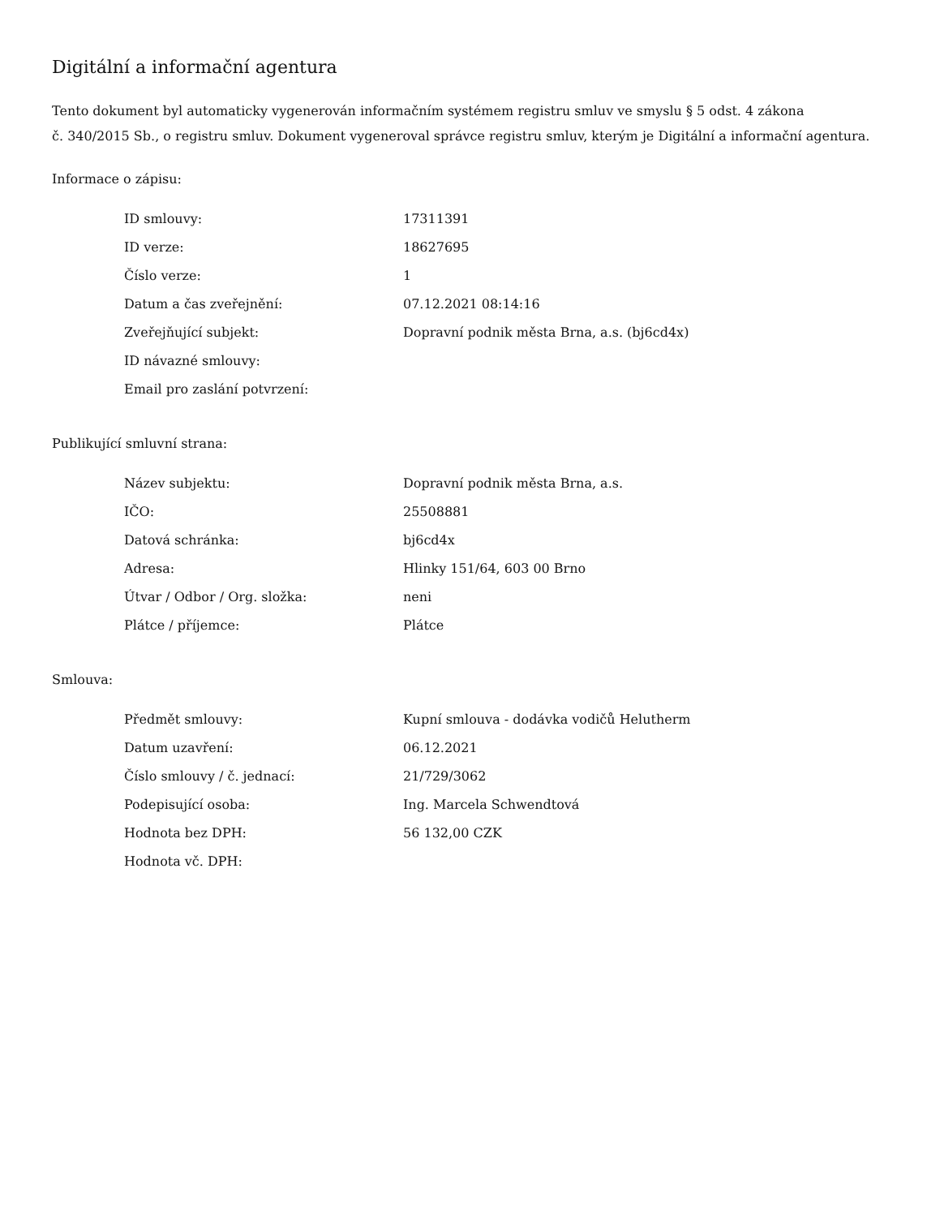Digitální a informační agentura
Tento dokument byl automaticky vygenerován informačním systémem registru smluv ve smyslu § 5 odst. 4 zákona
č. 340/2015 Sb., o registru smluv. Dokument vygeneroval správce registru smluv, kterým je Digitální a informační agentura.
Informace o zápisu:
| ID smlouvy: | 17311391 |
| ID verze: | 18627695 |
| Číslo verze: | 1 |
| Datum a čas zveřejnění: | 07.12.2021 08:14:16 |
| Zveřejňující subjekt: | Dopravní podnik města Brna, a.s. (bj6cd4x) |
| ID návazné smlouvy: | |
| Email pro zaslání potvrzení: | |
Publikující smluvní strana:
| Název subjektu: | Dopravní podnik města Brna, a.s. |
| IČO: | 25508881 |
| Datová schránka: | bj6cd4x |
| Adresa: | Hlinky 151/64, 603 00 Brno |
| Útvar / Odbor / Org. složka: | neni |
| Plátce / příjemce: | Plátce |
Smlouva:
| Předmět smlouvy: | Kupní smlouva - dodávka vodičů Helutherm |
| Datum uzavření: | 06.12.2021 |
| Číslo smlouvy / č. jednací: | 21/729/3062 |
| Podepisující osoba: | Ing. Marcela Schwendtová |
| Hodnota bez DPH: | 56 132,00 CZK |
| Hodnota vč. DPH: | |